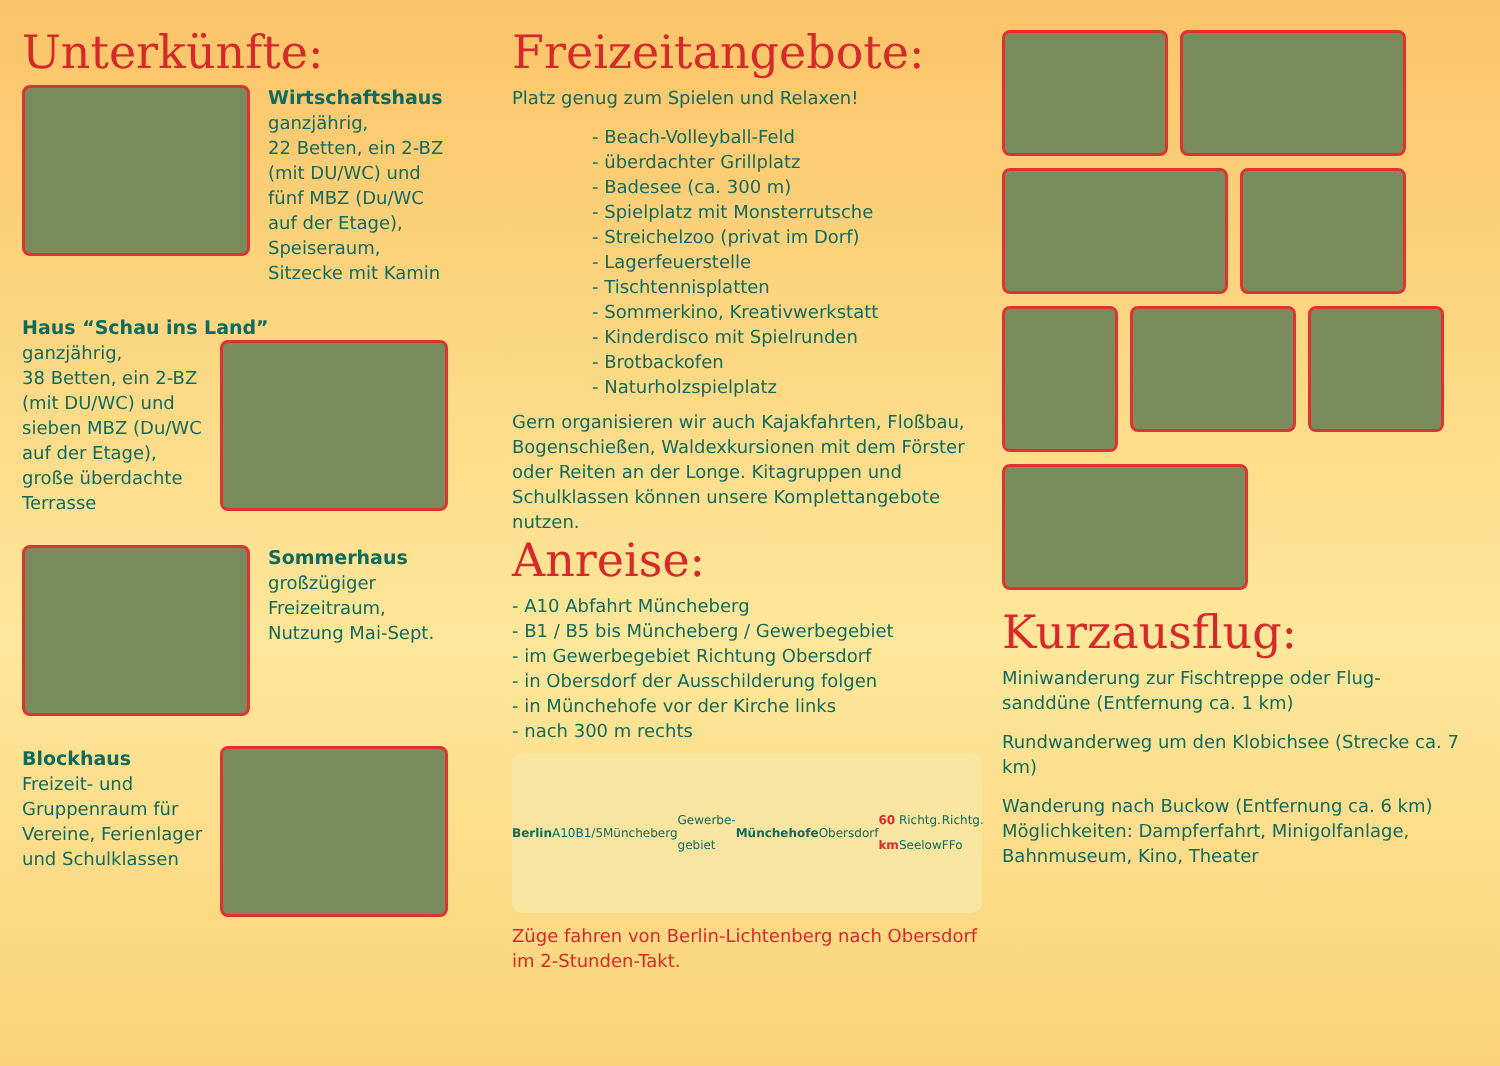Unterkünfte:
Wirtschaftshaus
ganzjährig,
22 Betten, ein 2-BZ
(mit DU/WC) und
fünf MBZ (Du/WC
auf der Etage),
Speiseraum,
Sitzecke mit Kamin
Haus “Schau ins Land”
ganzjährig,
38 Betten, ein 2-BZ
(mit DU/WC) und
sieben MBZ (Du/WC
auf der Etage),
große überdachte
Terrasse
Sommerhaus
großzügiger
Freizeitraum,
Nutzung Mai-Sept.
Blockhaus
Freizeit- und
Gruppenraum für
Vereine, Ferienlager
und Schulklassen
Freizeitangebote:
Platz genug zum Spielen und Relaxen!
- Beach-Volleyball-Feld
- überdachter Grillplatz
- Badesee (ca. 300 m)
- Spielplatz mit Monsterrutsche
- Streichelzoo (privat im Dorf)
- Lagerfeuerstelle
- Tischtennisplatten
- Sommerkino, Kreativwerkstatt
- Kinderdisco mit Spielrunden
- Brotbackofen
- Naturholzspielplatz
Gern organisieren wir auch Kajakfahrten, Floßbau, Bogenschießen, Waldexkursionen mit dem Förster oder Reiten an der Longe. Kitagruppen und Schulklassen können unsere Komplettangebote nutzen.
Anreise:
- A10 Abfahrt Müncheberg
- B1 / B5 bis Müncheberg / Gewerbegebiet
- im Gewerbegebiet Richtung Obersdorf
- in Obersdorf der Ausschilderung folgen
- in Münchehofe vor der Kirche links
- nach 300 m rechts
Berlin A10 B1/5 Müncheberg Gewerbe-gebiet Münchehofe Obersdorf 60 km Richtg. Seelow Richtg. FFo
Züge fahren von Berlin-Lichtenberg nach Obersdorf im 2-Stunden-Takt.
Kurzausflug:
Miniwanderung zur Fischtreppe oder Flug-sanddüne (Entfernung ca. 1 km)
Rundwanderweg um den Klobichsee (Strecke ca. 7 km)
Wanderung nach Buckow (Entfernung ca. 6 km) Möglichkeiten: Dampferfahrt, Minigolfanlage, Bahnmuseum, Kino, Theater